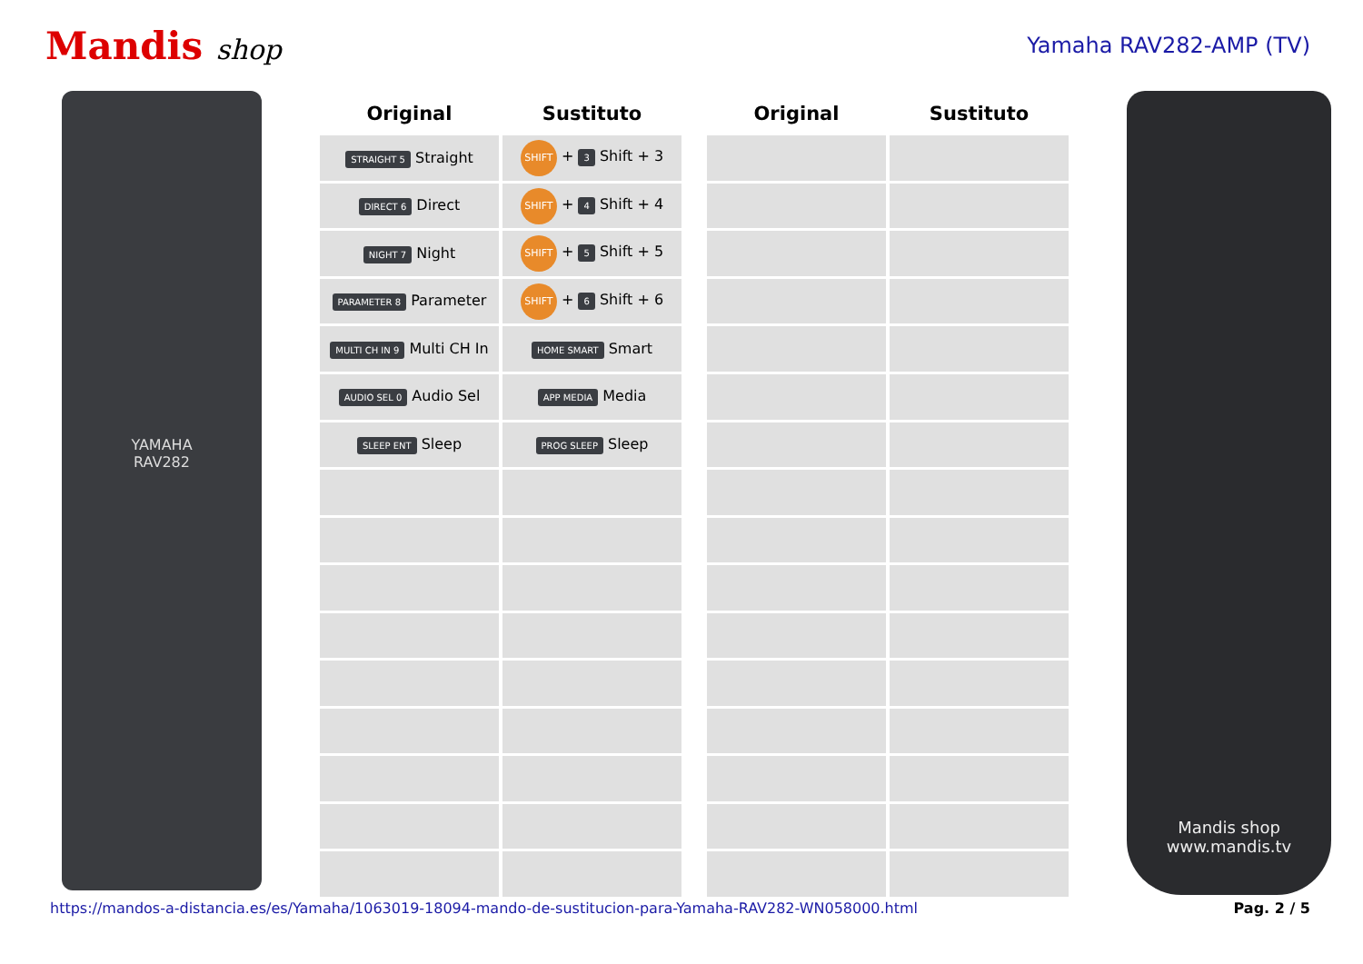Mandis shop
Yamaha RAV282-AMP (TV)
YAMAHA
RAV282
| Original | Sustituto |
| --- | --- |
| STRAIGHT 5 Straight | SHIFT + 3 Shift + 3 |
| DIRECT 6 Direct | SHIFT + 4 Shift + 4 |
| NIGHT 7 Night | SHIFT + 5 Shift + 5 |
| PARAMETER 8 Parameter | SHIFT + 6 Shift + 6 |
| MULTI CH IN 9 Multi CH In | HOME SMART Smart |
| AUDIO SEL 0 Audio Sel | APP MEDIA Media |
| SLEEP ENT Sleep | PROG SLEEP Sleep |
| Original | Sustituto |
| --- | --- |
Mandis shop
www.mandis.tv
https://mandos-a-distancia.es/es/Yamaha/1063019-18094-mando-de-sustitucion-para-Yamaha-RAV282-WN058000.html Pag. 2 / 5